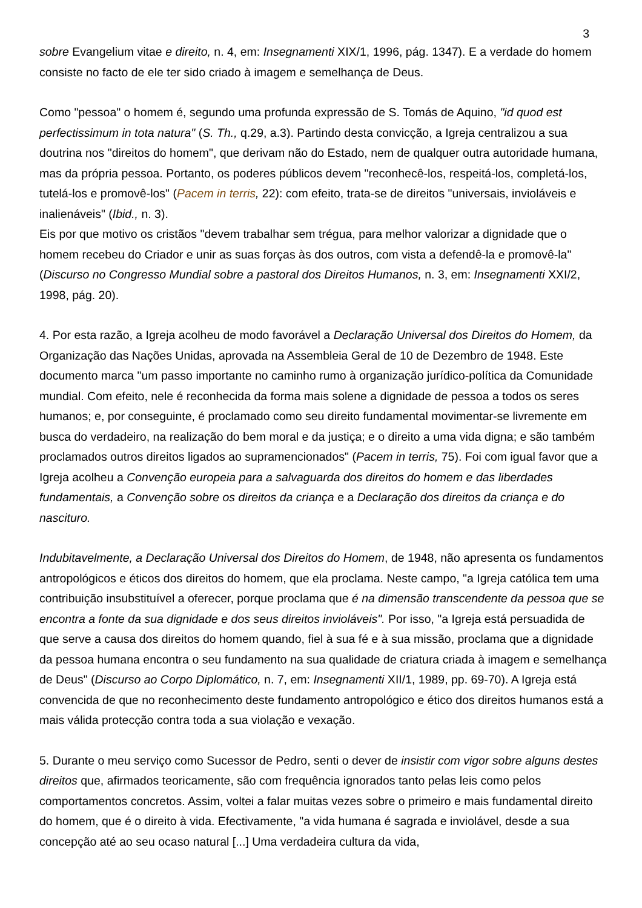3
sobre Evangelium vitae e direito, n. 4, em: Insegnamenti XIX/1, 1996, pág. 1347). E a verdade do homem consiste no facto de ele ter sido criado à imagem e semelhança de Deus.
Como "pessoa" o homem é, segundo uma profunda expressão de S. Tomás de Aquino, "id quod est perfectissimum in tota natura" (S. Th., q.29, a.3). Partindo desta convicção, a Igreja centralizou a sua doutrina nos "direitos do homem", que derivam não do Estado, nem de qualquer outra autoridade humana, mas da própria pessoa. Portanto, os poderes públicos devem "reconhecê-los, respeitá-los, completá-los, tutelá-los e promovê-los" (Pacem in terris, 22): com efeito, trata-se de direitos "universais, invioláveis e inalienáveis" (Ibid., n. 3).
Eis por que motivo os cristãos "devem trabalhar sem trégua, para melhor valorizar a dignidade que o homem recebeu do Criador e unir as suas forças às dos outros, com vista a defendê-la e promovê-la" (Discurso no Congresso Mundial sobre a pastoral dos Direitos Humanos, n. 3, em: Insegnamenti XXI/2, 1998, pág. 20).
4. Por esta razão, a Igreja acolheu de modo favorável a Declaração Universal dos Direitos do Homem, da Organização das Nações Unidas, aprovada na Assembleia Geral de 10 de Dezembro de 1948. Este documento marca "um passo importante no caminho rumo à organização jurídico-política da Comunidade mundial. Com efeito, nele é reconhecida da forma mais solene a dignidade de pessoa a todos os seres humanos; e, por conseguinte, é proclamado como seu direito fundamental movimentar-se livremente em busca do verdadeiro, na realização do bem moral e da justiça; e o direito a uma vida digna; e são também proclamados outros direitos ligados ao supramencionados" (Pacem in terris, 75). Foi com igual favor que a Igreja acolheu a Convenção europeia para a salvaguarda dos direitos do homem e das liberdades fundamentais, a Convenção sobre os direitos da criança e a Declaração dos direitos da criança e do nascituro.
Indubitavelmente, a Declaração Universal dos Direitos do Homem, de 1948, não apresenta os fundamentos antropológicos e éticos dos direitos do homem, que ela proclama. Neste campo, "a Igreja católica tem uma contribuição insubstituível a oferecer, porque proclama que é na dimensão transcendente da pessoa que se encontra a fonte da sua dignidade e dos seus direitos invioláveis". Por isso, "a Igreja está persuadida de que serve a causa dos direitos do homem quando, fiel à sua fé e à sua missão, proclama que a dignidade da pessoa humana encontra o seu fundamento na sua qualidade de criatura criada à imagem e semelhança de Deus" (Discurso ao Corpo Diplomático, n. 7, em: Insegnamenti XII/1, 1989, pp. 69-70). A Igreja está convencida de que no reconhecimento deste fundamento antropológico e ético dos direitos humanos está a mais válida protecção contra toda a sua violação e vexação.
5. Durante o meu serviço como Sucessor de Pedro, senti o dever de insistir com vigor sobre alguns destes direitos que, afirmados teoricamente, são com frequência ignorados tanto pelas leis como pelos comportamentos concretos. Assim, voltei a falar muitas vezes sobre o primeiro e mais fundamental direito do homem, que é o direito à vida. Efectivamente, "a vida humana é sagrada e inviolável, desde a sua concepção até ao seu ocaso natural [...] Uma verdadeira cultura da vida,